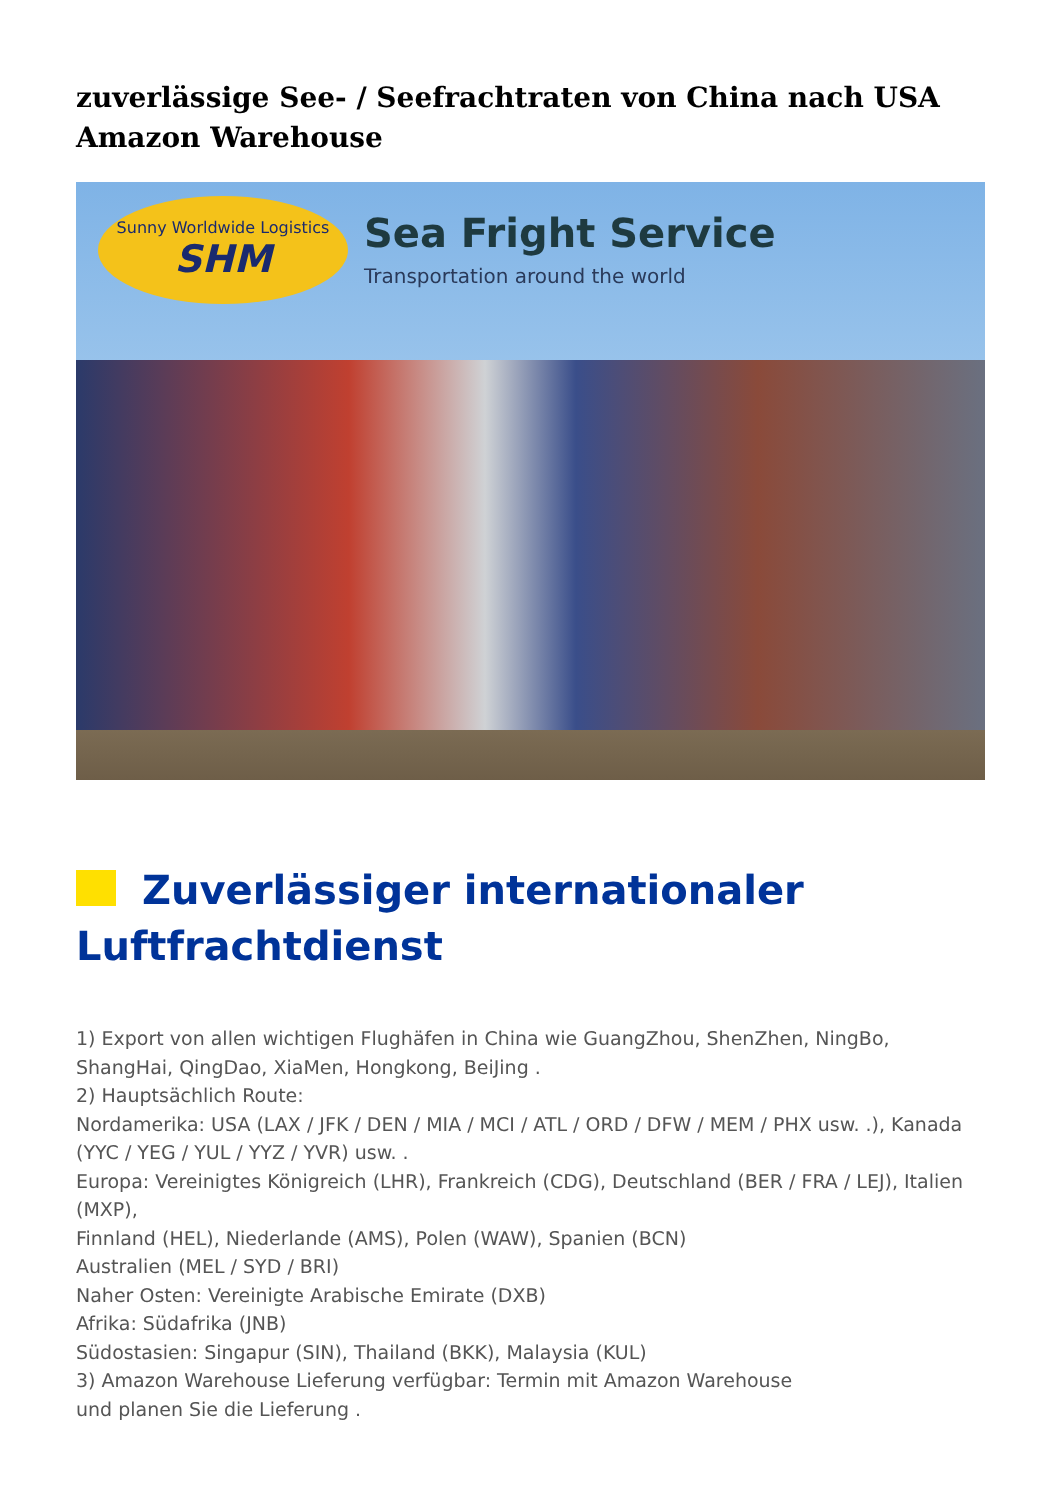zuverlässige See- / Seefrachtraten von China nach USA Amazon Warehouse
Sunny Worldwide Logistics
SHM
Sea Fright Service
Transportation around the world
Zuverlässiger internationaler Luftfrachtdienst
1) Export von allen wichtigen Flughäfen in China wie GuangZhou, ShenZhen, NingBo, ShangHai, QingDao, XiaMen, Hongkong, BeiJing .
2) Hauptsächlich Route:
Nordamerika: USA (LAX / JFK / DEN / MIA / MCI / ATL / ORD / DFW / MEM / PHX usw. .), Kanada (YYC / YEG / YUL / YYZ / YVR) usw. .
Europa: Vereinigtes Königreich (LHR), Frankreich (CDG), Deutschland (BER / FRA / LEJ), Italien (MXP),
Finnland (HEL), Niederlande (AMS), Polen (WAW), Spanien (BCN)
Australien (MEL / SYD / BRI)
Naher Osten: Vereinigte Arabische Emirate (DXB)
Afrika: Südafrika (JNB)
Südostasien: Singapur (SIN), Thailand (BKK), Malaysia (KUL)
3) Amazon Warehouse Lieferung verfügbar: Termin mit Amazon Warehouse
und planen Sie die Lieferung .